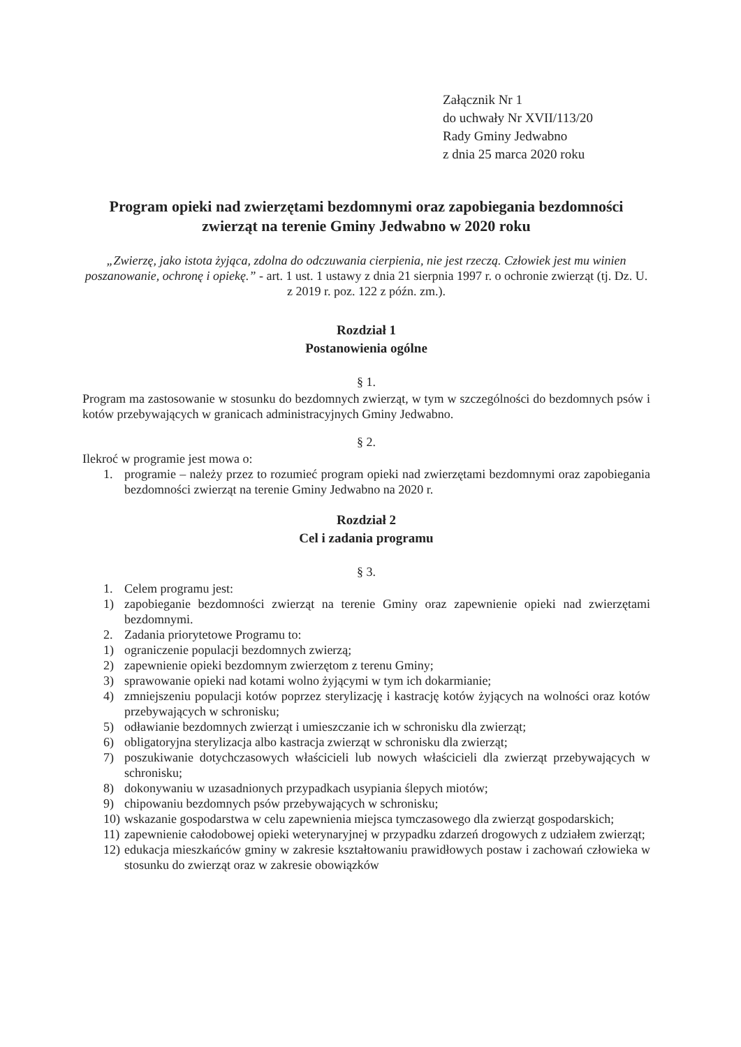Załącznik Nr 1
do uchwały Nr XVII/113/20
Rady Gminy Jedwabno
z dnia 25 marca 2020 roku
Program opieki nad zwierzętami bezdomnymi oraz zapobiegania bezdomności zwierząt na terenie Gminy Jedwabno w 2020 roku
„Zwierzę, jako istota żyjąca, zdolna do odczuwania cierpienia, nie jest rzeczą. Człowiek jest mu winien poszanowanie, ochronę i opiekę.” - art. 1 ust. 1 ustawy z dnia 21 sierpnia 1997 r. o ochronie zwierząt (tj. Dz. U. z 2019 r. poz. 122 z późn. zm.).
Rozdział 1
Postanowienia ogólne
§ 1.
Program ma zastosowanie w stosunku do bezdomnych zwierząt, w tym w szczególności do bezdomnych psów i kotów przebywających w granicach administracyjnych Gminy Jedwabno.
§ 2.
Ilekroć w programie jest mowa o:
1. programie – należy przez to rozumieć program opieki nad zwierzętami bezdomnymi oraz zapobiegania bezdomności zwierząt na terenie Gminy Jedwabno na 2020 r.
Rozdział 2
Cel i zadania programu
§ 3.
1. Celem programu jest:
1) zapobieganie bezdomności zwierząt na terenie Gminy oraz zapewnienie opieki nad zwierzętami bezdomnymi.
2. Zadania priorytetowe Programu to:
1) ograniczenie populacji bezdomnych zwierzą;
2) zapewnienie opieki bezdomnym zwierzętom z terenu Gminy;
3) sprawowanie opieki nad kotami wolno żyjącymi w tym ich dokarmianie;
4) zmniejszeniu populacji kotów poprzez sterylizację i kastrację kotów żyjących na wolności oraz kotów przebywających w schronisku;
5) odławianie bezdomnych zwierząt i umieszczanie ich w schronisku dla zwierząt;
6) obligatoryjna sterylizacja albo kastracja zwierząt w schronisku dla zwierząt;
7) poszukiwanie dotychczasowych właścicieli lub nowych właścicieli dla zwierząt przebywających w schronisku;
8) dokonywaniu w uzasadnionych przypadkach usypiania ślepych miotów;
9) chipowaniu bezdomnych psów przebywających w schronisku;
10)
wskazanie gospodarstwa w celu zapewnienia miejsca tymczasowego dla zwierząt gospodarskich;
11)
zapewnienie całodobowej opieki weterynaryjnej w przypadku zdarzeń drogowych z udziałem zwierząt;
12)
edukacja mieszkańców gminy w zakresie kształtowaniu prawidłowych postaw i zachowań człowieka w stosunku do zwierząt oraz w zakresie obowiązków